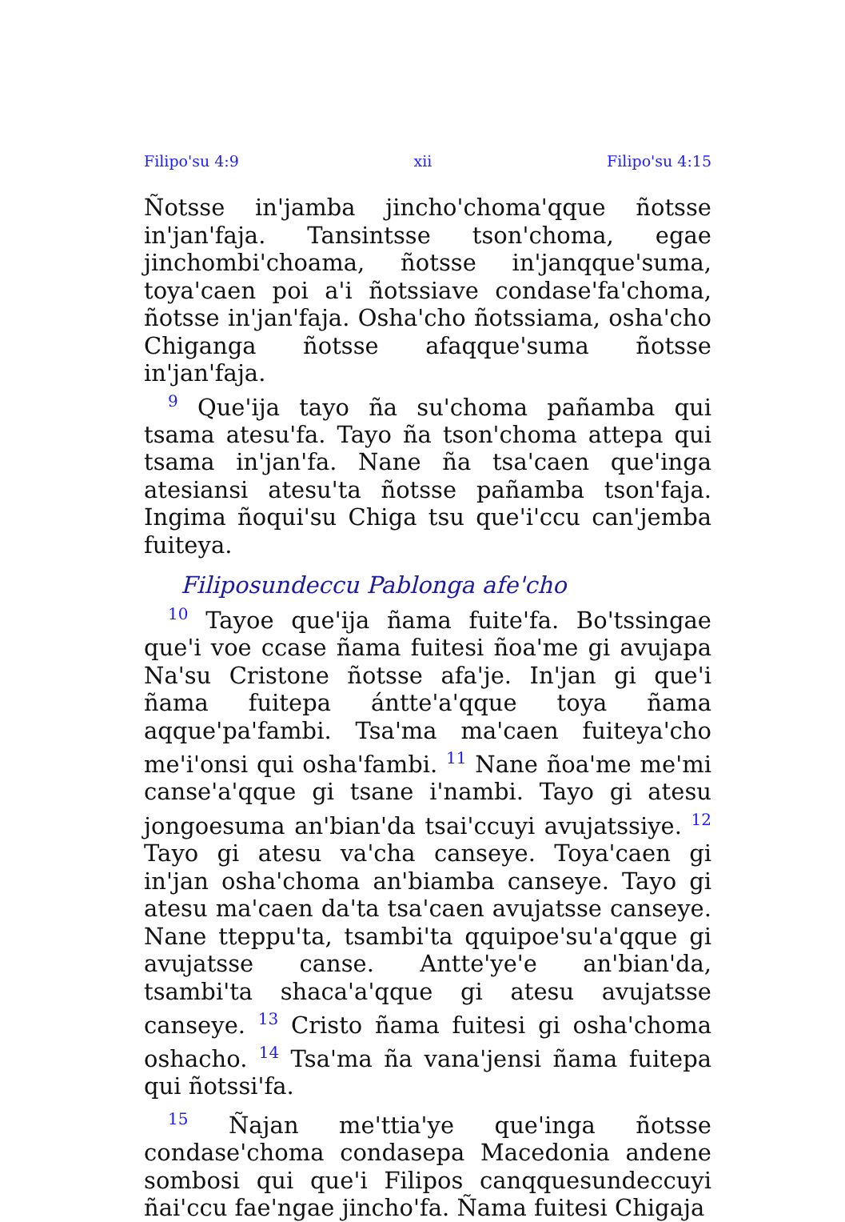Filipo'su 4:9 xii Filipo'su 4:15
Ñotsse in'jamba jincho'choma'qque ñotsse in'jan'faja. Tansintsse tson'choma, egae jinchombi'choama, ñotsse in'janqque'suma, toya'caen poi a'i ñotssiave condase'fa'choma, ñotsse in'jan'faja. Osha'cho ñotssiama, osha'cho Chiganga ñotsse afaqque'suma ñotsse in'jan'faja.
<sup>9</sup> Que'ija tayo ña su'choma pañamba qui tsama atesu'fa. Tayo ña tson'choma attepa qui tsama in'jan'fa. Nane ña tsa'caen que'inga atesiansi atesu'ta ñotsse pañamba tson'faja. Ingima ñoqui'su Chiga tsu que'i'ccu can'jemba fuiteya.
Filiposundeccu Pablonga afe'cho
<sup>10</sup> Tayoe que'ija ñama fuite'fa. Bo'tssingae que'i voe ccase ñama fuitesi ñoa'me gi avujapa Na'su Cristone ñotsse afa'je. In'jan gi que'i ñama fuitepa ántte'a'qque toya ñama aqque'pa'fambi. Tsa'ma ma'caen fuiteya'cho me'i'onsi qui osha'fambi. <sup>11</sup> Nane ñoa'me me'mi canse'a'qque gi tsane i'nambi. Tayo gi atesu jongoesuma an'bian'da tsai'ccuyi avujatssiye. <sup>12</sup> Tayo gi atesu va'cha canseye. Toya'caen gi in'jan osha'choma an'biamba canseye. Tayo gi atesu ma'caen da'ta tsa'caen avujatsse canseye. Nane tteppu'ta, tsambi'ta qquipoe'su'a'qque gi avujatsse canse. Antte'ye'e an'bian'da, tsambi'ta shaca'a'qque gi atesu avujatsse canseye. <sup>13</sup> Cristo ñama fuitesi gi osha'choma oshacho. <sup>14</sup> Tsa'ma ña vana'jensi ñama fuitepa qui ñotssi'fa.
<sup>15</sup> Ñajan me'ttia'ye que'inga ñotsse condase'choma condasepa Macedonia andene sombosi qui que'i Filipos canqquesundeccuyi ñai'ccu fae'ngae jincho'fa. Ñama fuitesi Chigaja